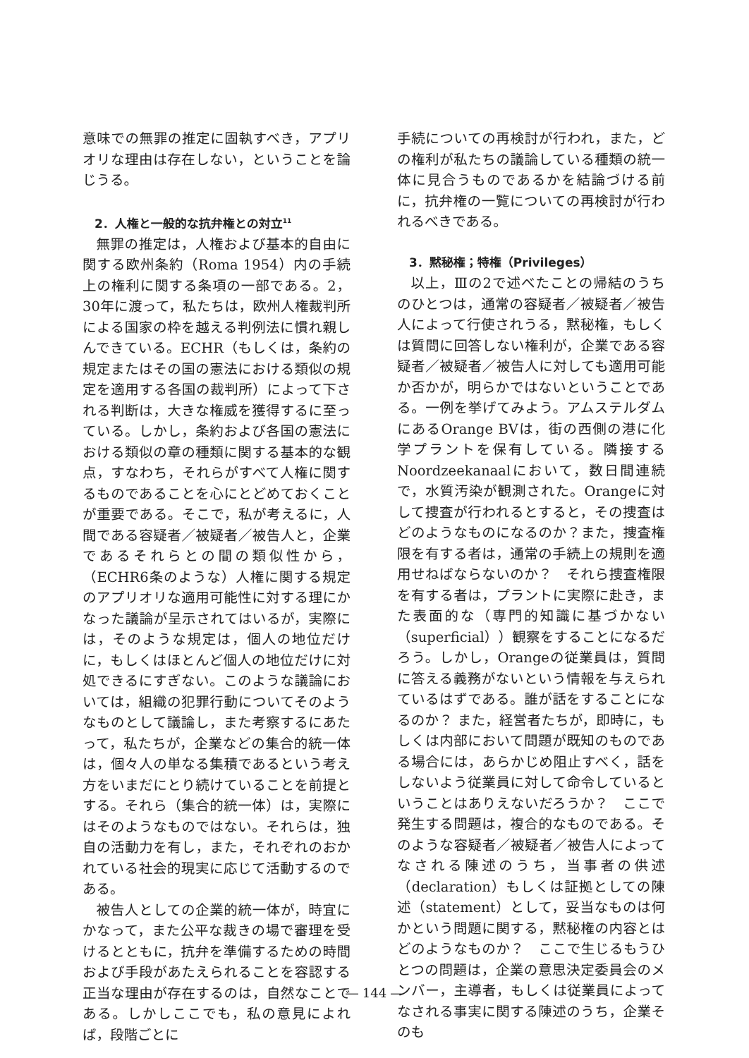意味での無罪の推定に固執すべき，アプリオリな理由は存在しない，ということを論じうる。
2．人権と一般的な抗弁権との対立<sup>11</sup>
無罪の推定は，人権および基本的自由に関する欧州条約（Roma 1954）内の手続上の権利に関する条項の一部である。2，30年に渡って，私たちは，欧州人権裁判所による国家の枠を越える判例法に慣れ親しんできている。ECHR（もしくは，条約の規定またはその国の憲法における類似の規定を適用する各国の裁判所）によって下される判断は，大きな権威を獲得するに至っている。しかし，条約および各国の憲法における類似の章の種類に関する基本的な観点，すなわち，それらがすべて人権に関するものであることを心にとどめておくことが重要である。そこで，私が考えるに，人間である容疑者／被疑者／被告人と，企業であるそれらとの間の類似性から，（ECHR6条のような）人権に関する規定のアプリオリな適用可能性に対する理にかなった議論が呈示されてはいるが，実際には，そのような規定は，個人の地位だけに，もしくはほとんど個人の地位だけに対処できるにすぎない。このような議論においては，組織の犯罪行動についてそのようなものとして議論し，また考察するにあたって，私たちが，企業などの集合的統一体は，個々人の単なる集積であるという考え方をいまだにとり続けていることを前提とする。それら（集合的統一体）は，実際にはそのようなものではない。それらは，独自の活動力を有し，また，それぞれのおかれている社会的現実に応じて活動するのである。
被告人としての企業的統一体が，時宜にかなって，また公平な裁きの場で審理を受けるとともに，抗弁を準備するための時間および手段があたえられることを容認する正当な理由が存在するのは，自然なことである。しかしここでも，私の意見によれば，段階ごとに
手続についての再検討が行われ，また，どの権利が私たちの議論している種類の統一体に見合うものであるかを結論づける前に，抗弁権の一覧についての再検討が行われるべきである。
3．黙秘権；特権（Privileges）
以上，Ⅲの2で述べたことの帰結のうちのひとつは，通常の容疑者／被疑者／被告人によって行使されうる，黙秘権，もしくは質問に回答しない権利が，企業である容疑者／被疑者／被告人に対しても適用可能か否かが，明らかではないということである。一例を挙げてみよう。アムステルダムにあるOrange BVは，街の西側の港に化学プラントを保有している。隣接するNoordzeekanaalにおいて，数日間連続で，水質汚染が観測された。Orangeに対して捜査が行われるとすると，その捜査はどのようなものになるのか？また，捜査権限を有する者は，通常の手続上の規則を適用せねばならないのか？　それら捜査権限を有する者は，プラントに実際に赴き，また表面的な（専門的知識に基づかない（superficial））観察をすることになるだろう。しかし，Orangeの従業員は，質問に答える義務がないという情報を与えられているはずである。誰が話をすることになるのか？ また，経営者たちが，即時に，もしくは内部において問題が既知のものである場合には，あらかじめ阻止すべく，話をしないよう従業員に対して命令しているということはありえないだろうか？　ここで発生する問題は，複合的なものである。そのような容疑者／被疑者／被告人によってなされる陳述のうち，当事者の供述（declaration）もしくは証拠としての陳述（statement）として，妥当なものは何かという問題に関する，黙秘権の内容とはどのようなものか？　ここで生じるもうひとつの問題は，企業の意思決定委員会のメンバー，主導者，もしくは従業員によってなされる事実に関する陳述のうち，企業そのも
― 144 ―